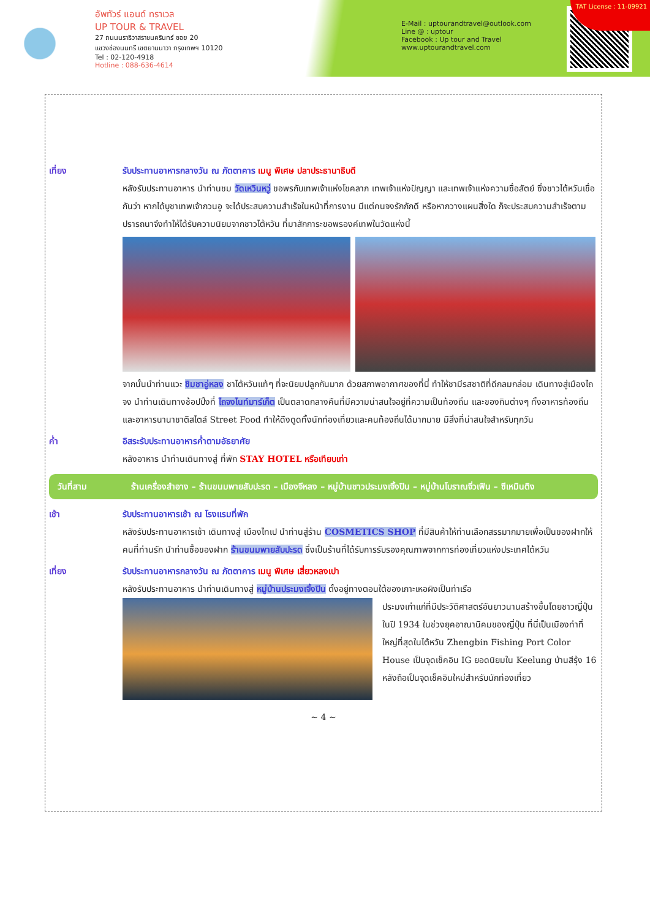อัพทัวร์ แอนด์ ทราเวล
UP TOUR & TRAVEL
27 ถนนนราธิวาสราชนครินทร์ ซอย 20
แขวงช่องนนทรี เขตยานนาวา กรุงเทพฯ 10120
Tel : 02-120-4918
Hotline : 088-636-4614
E-Mail : uptourandtravel@outlook.com
Line @ : uptour
Facebook : Up tour and Travel
www.uptourandtravel.com
TAT License : 11-09921
เที่ยง รับประทานอาหารกลางวัน ณ ภัตตาคาร เมนู พิเศษ ปลาประธานาธิบดี
หลังรับประทานอาหาร นำท่านชม วัดเหวินหวู่ ขอพรกับเทพเจ้าแห่งโชคลาภ เทพเจ้าแห่งปัญญา และเทพเจ้าแห่งความซื่อสัตย์ ซึ่งชาวไต้หวันเชื่อกันว่า หากได้บูชาเทพเจ้ากวนอู จะได้ประสบความสำเร็จในหน้าที่การงาน มีแต่คนจงรักภักดี หรือหากวางแผนสิ่งใด ก็จะประสบความสำเร็จตามปรารถนาจึงทำให้ได้รับความนิยมจากชาวไต้หวัน ที่มาสักการะขอพรองค์เทพในวัดแห่งนี้
จากนั้นนำท่านแวะ ชิมชาอู่หลง ชาไต้หวันแท้ๆ ที่จะนิยมปลูกกันมาก ด้วยสภาพอากาศของที่นี่ ทำให้ชามีรสชาติที่ดีกลมกล่อม เดินทางสู่เมืองไถจง นำท่านเดินทางช้อปปิ้งที่ ไถจงไนท์มาร์เก็ต เป็นตลาดกลางคืนที่มีความน่าสนใจอยู่ที่ความเป็นท้องถิ่น และของกินต่างๆ ทั้งอาหารท้องถิ่นและอาหารนานาชาติสไตล์ Street Food ทำให้ดึงดูดทั้งนักท่องเที่ยวและคนท้องถิ่นได้มากมาย มีสิ่งที่น่าสนใจสำหรับทุกวัน
ค่ำ อิสระรับประทานอาหารค่ำตามอัธยาศัย
หลังอาหาร นำท่านเดินทางสู่ ที่พัก STAY HOTEL หรือเทียบเท่า
วันที่สาม ร้านเครื่องสำอาง – ร้านขนมพายสับปะรด – เมืองจีหลง – หมู่บ้านชาวประมงเจิ้งปิน – หมู่บ้านโบราณจิ่วเฟิน – ซีเหมินติง
เช้า รับประทานอาหารเช้า ณ โรงแรมที่พัก
หลังรับประทานอาหารเช้า เดินทางสู่ เมืองไทเป นำท่านสู่ร้าน COSMETICS SHOP ที่มีสินค้าให้ท่านเลือกสรรมากมายเพื่อเป็นของฝากให้คนที่ท่านรัก นำท่านซื้อของฝาก ร้านขนมพายสับปะรด ซึ่งเป็นร้านที่ได้รับการรับรองคุณภาพจากการท่องเที่ยวแห่งประเทศไต้หวัน
เที่ยง รับประทานอาหารกลางวัน ณ ภัตตาคาร เมนู พิเศษ เสี่ยวหลงเปา
หลังรับประทานอาหาร นำท่านเดินทางสู่ หมู่บ้านประมงเจิ้งปิน ตั้งอยู่ทางตอนใต้ของเกาะเหอผิงเป็นท่าเรือ
ประมงเก่าแก่ที่มีประวัติศาสตร์อันยาวนานสร้างขึ้นโดยชาวญี่ปุ่นในปี 1934 ในช่วงยุคอาณานิคมของญี่ปุ่น ที่นี่เป็นเมืองท่าที่ใหญ่ที่สุดในไต้หวัน Zhengbin Fishing Port Color House เป็นจุดเช็คอิน IG ยอดนิยมใน Keelung บ้านสีรุ้ง 16 หลังถือเป็นจุดเช็คอินใหม่สำหรับนักท่องเที่ยว
~ 4 ~